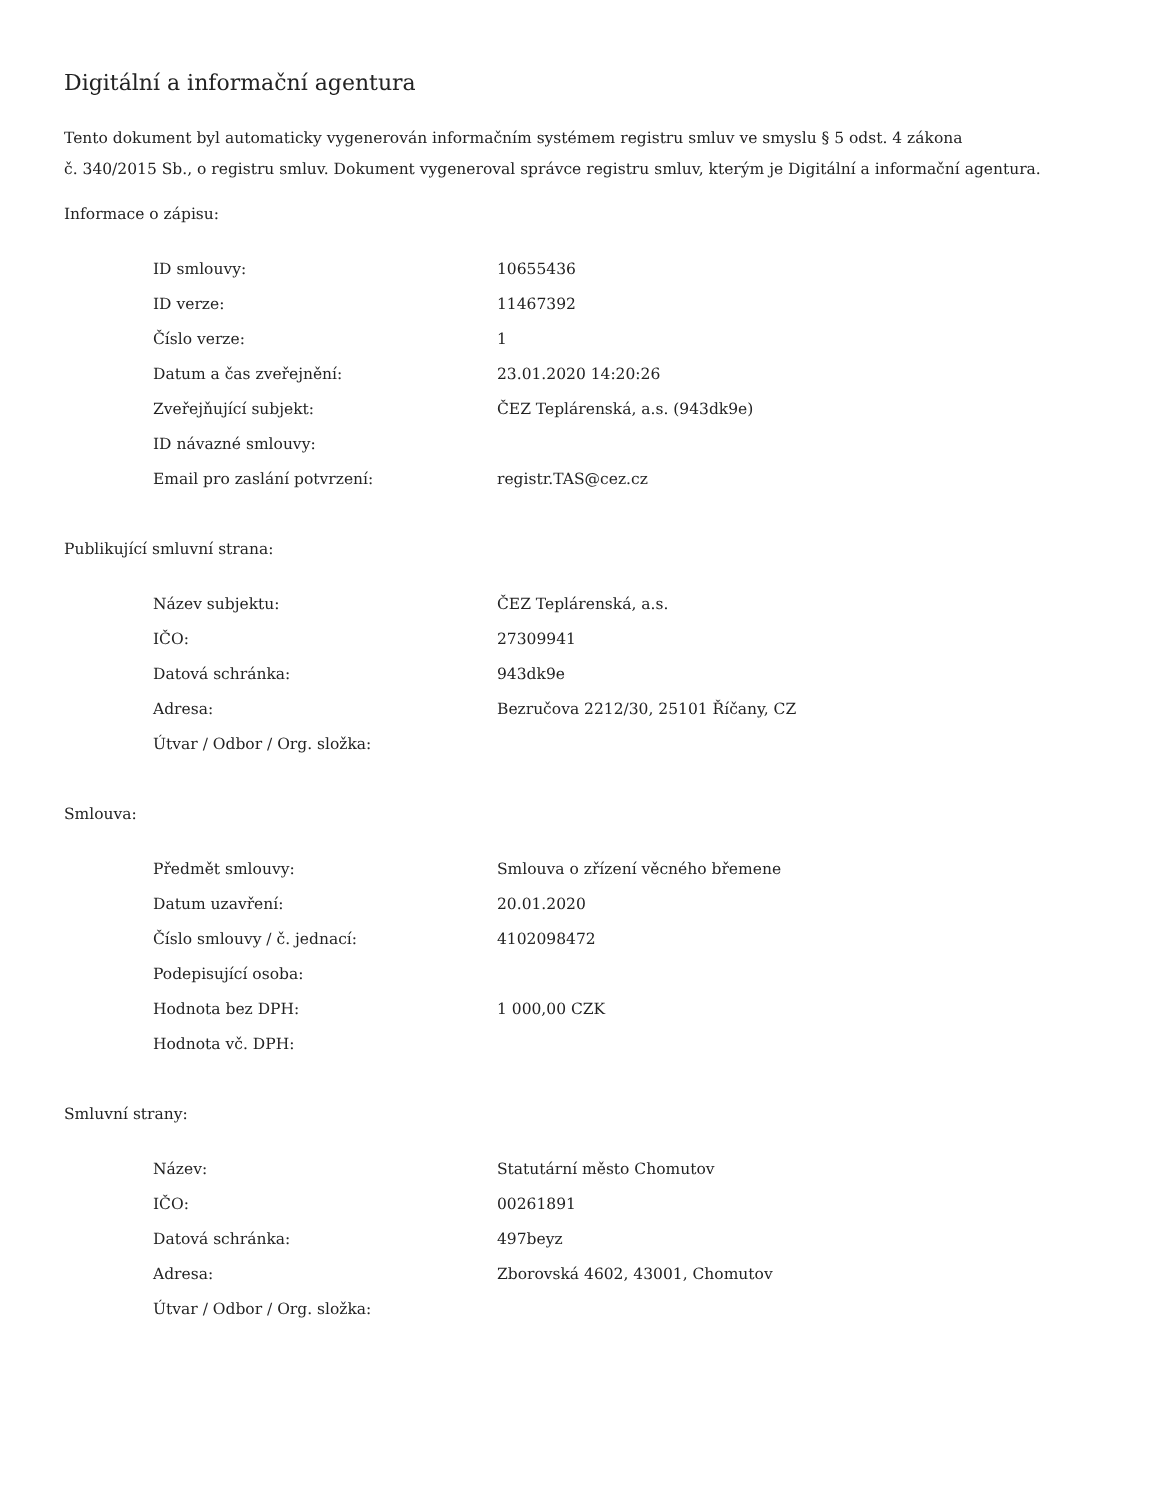Digitální a informační agentura
Tento dokument byl automaticky vygenerován informačním systémem registru smluv ve smyslu § 5 odst. 4 zákona
č. 340/2015 Sb., o registru smluv. Dokument vygeneroval správce registru smluv, kterým je Digitální a informační agentura.
Informace o zápisu:
| ID smlouvy: | 10655436 |
| ID verze: | 11467392 |
| Číslo verze: | 1 |
| Datum a čas zveřejnění: | 23.01.2020 14:20:26 |
| Zveřejňující subjekt: | ČEZ Teplárenská, a.s. (943dk9e) |
| ID návazné smlouvy: | |
| Email pro zaslání potvrzení: | registr.TAS@cez.cz |
Publikující smluvní strana:
| Název subjektu: | ČEZ Teplárenská, a.s. |
| IČO: | 27309941 |
| Datová schránka: | 943dk9e |
| Adresa: | Bezručova 2212/30, 25101 Říčany, CZ |
| Útvar / Odbor / Org. složka: | |
Smlouva:
| Předmět smlouvy: | Smlouva o zřízení věcného břemene |
| Datum uzavření: | 20.01.2020 |
| Číslo smlouvy / č. jednací: | 4102098472 |
| Podepisující osoba: | |
| Hodnota bez DPH: | 1 000,00 CZK |
| Hodnota vč. DPH: | |
Smluvní strany:
| Název: | Statutární město Chomutov |
| IČO: | 00261891 |
| Datová schránka: | 497beyz |
| Adresa: | Zborovská 4602, 43001, Chomutov |
| Útvar / Odbor / Org. složka: | |